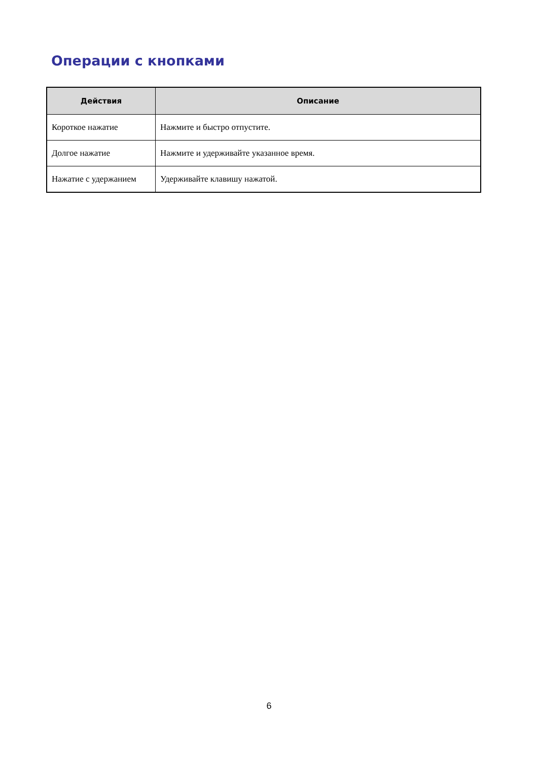Операции с кнопками
| Действия | Описание |
| --- | --- |
| Короткое нажатие | Нажмите и быстро отпустите. |
| Долгое нажатие | Нажмите и удерживайте указанное время. |
| Нажатие с удержанием | Удерживайте клавишу нажатой. |
6